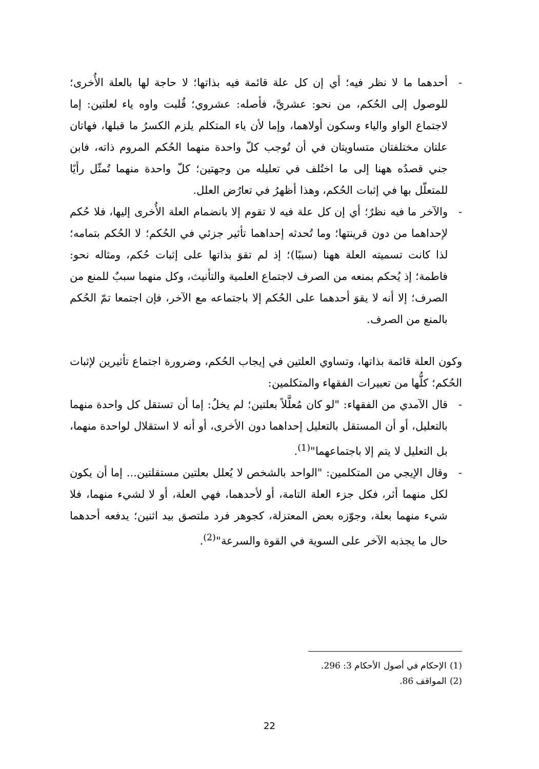- أحدهما ما لا نظر فيه؛ أي إن كل علة قائمة فيه بذاتها؛ لا حاجة لها بالعلة الأُخرى؛ للوصول إلى الحُكم، من نحو: عشريَّ، فأصله: عشروي؛ قُلبت واوه ياء لعلتين: إما لاجتماع الواو والياء وسكون أولاهما، وإما لأن ياء المتكلم يلزم الكسرُ ما قبلها، فهاتان علتان مختلفتان متساويتان في أن تُوجب كلّ واحدة منهما الحُكم المروم ذاته، فابن جني قصدُه ههنا إلى ما اختُلف في تعليله من وجهتين؛ كلّ واحدة منهما تُمثّل رأيًا للمتعلّل بها في إثبات الحُكم، وهذا أظهرُ في تعارُض العلل.
- والآخر ما فيه نظرٌ؛ أي إن كل علة فيه لا تقوم إلا بانضمام العلة الأُخرى إليها، فلا حُكم لإحداهما من دون قرينتها؛ وما تُحدثه إحداهما تأثير جزئي في الحُكم؛ لا الحُكم بتمامه؛ لذا كانت تسميته العلة ههنا (سببًا)؛ إذ لم تقوَ بذاتها على إثبات حُكم، ومثاله نحو: فاطمة؛ إذ يُحكم بمنعه من الصرف لاجتماع العلمية والتأنيث، وكل منهما سببٌ للمنع من الصرف؛ إلا أنه لا يقوَ أحدهما على الحُكم إلا باجتماعه مع الآخر، فإن اجتمعا تمّ الحُكم بالمنع من الصرف.
وكون العلة قائمة بذاتها، وتساوي العلتين في إيجاب الحُكم، وضرورة اجتماع تأثيرين لإثبات الحُكم؛ كلُّها من تعبيرات الفقهاء والمتكلمين:
- قال الآمدي من الفقهاء: "لو كان مُعلَّلاً بعلتين؛ لم يخلُ: إما أن تستقل كل واحدة منهما بالتعليل، أو أن المستقل بالتعليل إحداهما دون الأخرى، أو أنه لا استقلال لواحدة منهما، بل التعليل لا يتم إلا باجتماعهما"<sup>(1)</sup>.
- وقال الإيجي من المتكلمين: "الواحد بالشخص لا يُعلل بعلتين مستقلتين... إما أن يكون لكل منهما أثر، فكل جزء العلة التامة، أو لأحدهما، فهي العلة، أو لا لشيء منهما، فلا شيء منهما بعلة، وجوّزه بعض المعتزلة، كجوهر فرد ملتصق بيد اثنين؛ يدفعه أحدهما حال ما يجذبه الآخر على السوية في القوة والسرعة"<sup>(2)</sup>.
(1) الإحكام في أصول الأحكام 3: 296.
(2) المواقف 86.
22